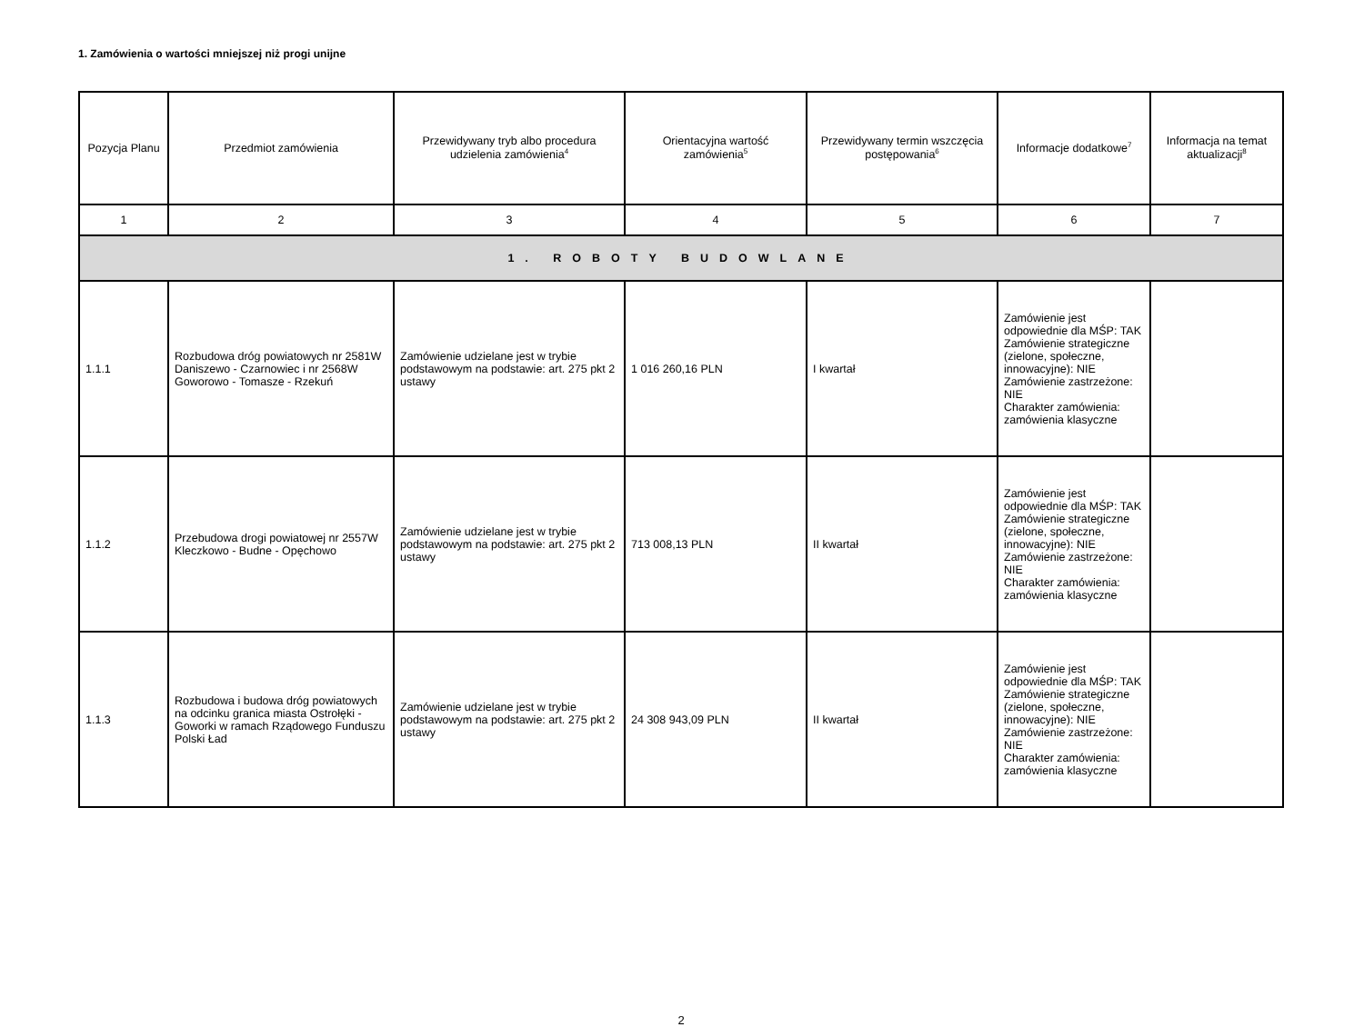1. Zamówienia o wartości mniejszej niż progi unijne
| Pozycja Planu | Przedmiot zamówienia | Przewidywany tryb albo procedura udzielenia zamówienia<sup>4</sup> | Orientacyjna wartość zamówienia<sup>5</sup> | Przewidywany termin wszczęcia postępowania<sup>6</sup> | Informacje dodatkowe<sup>7</sup> | Informacja na temat aktualizacji<sup>8</sup> |
| --- | --- | --- | --- | --- | --- | --- |
| 1 | 2 | 3 | 4 | 5 | 6 | 7 |
| 1. ROBOTY BUDOWLANE | | | | | | |
| 1.1.1 | Rozbudowa dróg powiatowych nr 2581W Daniszewo - Czarnowiec i nr 2568W Goworowo - Tomasze - Rzekuń | Zamówienie udzielane jest w trybie podstawowym na podstawie: art. 275 pkt 2 ustawy | 1 016 260,16 PLN | I kwartał | Zamówienie jest odpowiednie dla MŚP: TAK Zamówienie strategiczne (zielone, społeczne, innowacyjne): NIE Zamówienie zastrzeżone: NIE Charakter zamówienia: zamówienia klasyczne | |
| 1.1.2 | Przebudowa drogi powiatowej nr 2557W Kleczkowo - Budne - Opęchowo | Zamówienie udzielane jest w trybie podstawowym na podstawie: art. 275 pkt 2 ustawy | 713 008,13 PLN | II kwartał | Zamówienie jest odpowiednie dla MŚP: TAK Zamówienie strategiczne (zielone, społeczne, innowacyjne): NIE Zamówienie zastrzeżone: NIE Charakter zamówienia: zamówienia klasyczne | |
| 1.1.3 | Rozbudowa i budowa dróg powiatowych na odcinku granica miasta Ostrołęki - Goworki w ramach Rządowego Funduszu Polski Ład | Zamówienie udzielane jest w trybie podstawowym na podstawie: art. 275 pkt 2 ustawy | 24 308 943,09 PLN | II kwartał | Zamówienie jest odpowiednie dla MŚP: TAK Zamówienie strategiczne (zielone, społeczne, innowacyjne): NIE Zamówienie zastrzeżone: NIE Charakter zamówienia: zamówienia klasyczne | |
2